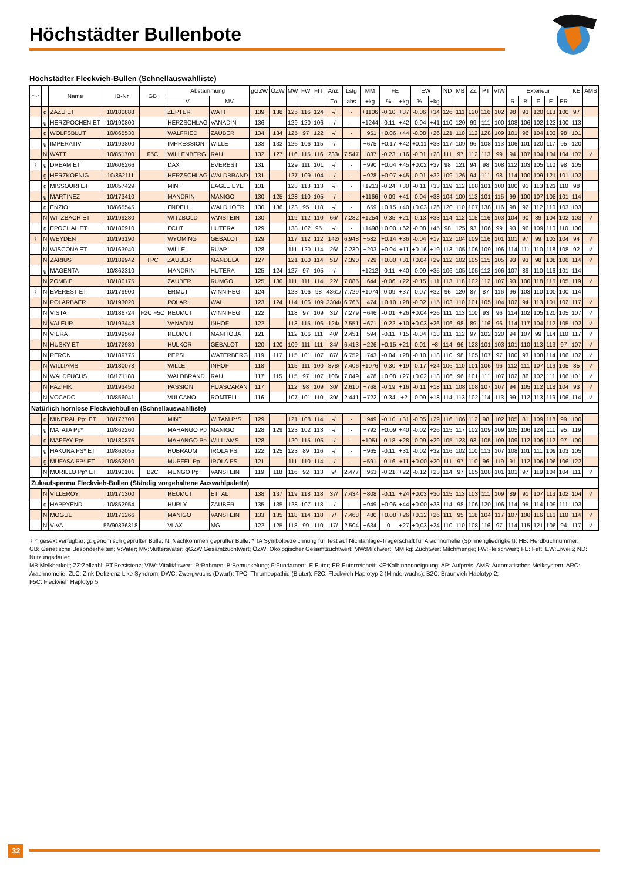Höchstädter Bullenbote
Höchstädter Fleckvieh-Bullen (Schnellauswahlliste)
| ♀♂ | | Name | HB-Nr | GB | Abstammung | | gGZW | ÖZW | MW | FW | FIT | Anz. | Lstg | MM | FE | | EW | | ND | MB | ZZ | PT | VIW | Exterieur | | | | | KE | AMS |
| --- | --- | --- | --- | --- | --- | --- | --- | --- | --- | --- | --- | --- | --- | --- | --- | --- | --- | --- | --- | --- | --- | --- | --- | --- | --- | --- | --- | --- | --- | --- |
| | | | | | V | MV | | | | | | Tö | abs | +kg | % | +kg | % | +kg | | | | | | R | B | F | E | ER | | |
| | g | ZAZU ET | 10/180888 | | ZEPTER | WATT | 139 | 138 | 125 | 116 | 124 | -/ | - | +1106 | -0.10 | +37 | -0.06 | +34 | 126 | 111 | 120 | 116 | 102 | 98 | 93 | 120 | 113 | 100 | 97 | |
| | g | HERZPOCHEN ET | 10/190800 | | HERZSCHLAG | VANADIN | 136 | | 129 | 120 | 106 | -/ | - | +1244 | -0.11 | +42 | -0.04 | +41 | 110 | 120 | 99 | 111 | 100 | 108 | 106 | 102 | 123 | 100 | 113 | |
| | g | WOLFSBLUT | 10/865530 | | WALFRIED | ZAUBER | 134 | 134 | 125 | 97 | 122 | -/ | - | +951 | +0.06 | +44 | -0.08 | +26 | 121 | 110 | 112 | 128 | 109 | 101 | 96 | 104 | 103 | 98 | 101 | |
| | g | IMPERATIV | 10/193800 | | IMPRESSION | WILLE | 133 | 132 | 126 | 106 | 115 | -/ | - | +675 | +0.17 | +42 | +0.11 | +33 | 117 | 109 | 96 | 108 | 113 | 106 | 101 | 120 | 117 | 95 | 120 | |
| | N | WATT | 10/851700 | F5C | WILLENBERG | RAU | 132 | 127 | 116 | 115 | 116 | 233/ | 7.547 | +837 | -0.23 | +16 | -0.01 | +28 | 111 | 97 | 112 | 113 | 99 | 94 | 107 | 104 | 104 | 104 | 107 | √ |
| ♀ | g | DREAM ET | 10/606266 | | DAX | EVEREST | 131 | | 129 | 111 | 101 | -/ | - | +990 | +0.04 | +45 | +0.02 | +37 | 98 | 121 | 94 | 98 | 108 | 112 | 103 | 105 | 110 | 98 | 105 | |
| | g | HERZKOENIG | 10/862111 | | HERZSCHLAG | WALDBRAND | 131 | | 127 | 109 | 104 | -/ | - | +928 | +0.07 | +45 | -0.01 | +32 | 109 | 126 | 94 | 111 | 98 | 114 | 100 | 109 | 121 | 101 | 102 | |
| | g | MISSOURI ET | 10/857429 | | MINT | EAGLE EYE | 131 | | 123 | 113 | 113 | -/ | - | +1213 | -0.24 | +30 | -0.11 | +33 | 119 | 112 | 108 | 101 | 100 | 100 | 91 | 113 | 121 | 110 | 98 | |
| | g | MARTINEZ | 10/173410 | | MANDRIN | MANIGO | 130 | 125 | 128 | 110 | 105 | -/ | - | +1166 | -0.09 | +41 | -0.04 | +38 | 104 | 100 | 113 | 101 | 115 | 99 | 100 | 107 | 108 | 101 | 114 | |
| | g | ENZIO | 10/865545 | | ENDELL | WALDHOER | 130 | 136 | 123 | 95 | 118 | -/ | - | +659 | +0.15 | +40 | +0.03 | +26 | 120 | 110 | 107 | 138 | 116 | 98 | 92 | 112 | 110 | 103 | 103 | |
| | N | WITZBACH ET | 10/199280 | | WITZBOLD | VANSTEIN | 130 | | 119 | 112 | 110 | 66/ | 7.282 | +1254 | -0.35 | +21 | -0.13 | +33 | 114 | 112 | 115 | 116 | 103 | 104 | 90 | 89 | 104 | 102 | 103 | √ |
| | g | EPOCHAL ET | 10/180910 | | ECHT | HUTERA | 129 | | 138 | 102 | 95 | -/ | - | +1498 | +0.00 | +62 | -0.08 | +45 | 98 | 125 | 93 | 106 | 99 | 93 | 96 | 109 | 110 | 110 | 106 | |
| ♀ | N | WEYDEN | 10/193190 | | WYOMING | GEBALOT | 129 | | 117 | 112 | 112 | 142/ | 6.948 | +582 | +0.14 | +36 | -0.04 | +17 | 112 | 104 | 109 | 116 | 101 | 101 | 97 | 99 | 103 | 104 | 94 | √ |
| | N | WISCONA ET | 10/163940 | | WILLE | RUAP | 128 | | 111 | 120 | 114 | 26/ | 7.230 | +203 | +0.04 | +11 | +0.16 | +19 | 113 | 105 | 106 | 109 | 106 | 114 | 111 | 110 | 118 | 108 | 92 | √ |
| | N | ZARIUS | 10/189942 | TPC | ZAUBER | MANDELA | 127 | | 121 | 100 | 114 | 51/ | 7.390 | +729 | +0.00 | +31 | +0.04 | +29 | 112 | 102 | 105 | 115 | 105 | 93 | 93 | 98 | 108 | 106 | 114 | √ |
| | g | MAGENTA | 10/862310 | | MANDRIN | HUTERA | 125 | 124 | 127 | 97 | 105 | -/ | - | +1212 | -0.11 | +40 | -0.09 | +35 | 106 | 105 | 105 | 112 | 106 | 107 | 89 | 110 | 116 | 101 | 114 | |
| | N | ZOMBIE | 10/180175 | | ZAUBER | RUMGO | 125 | 130 | 111 | 111 | 114 | 22/ | 7.085 | +644 | -0.06 | +22 | -0.15 | +11 | 113 | 118 | 102 | 112 | 107 | 93 | 100 | 118 | 115 | 105 | 119 | √ |
| ♀ | N | EVEREST ET | 10/179900 | | ERMUT | WINNIPEG | 124 | | 123 | 106 | 98 | 4361/ | 7.729 | +1074 | -0.09 | +37 | -0.07 | +32 | 96 | 120 | 87 | 87 | 116 | 96 | 103 | 110 | 100 | 100 | 114 | |
| | N | POLARBAER | 10/193020 | | POLARI | WAL | 123 | 124 | 114 | 106 | 109 | 3304/ | 6.765 | +474 | +0.10 | +28 | -0.02 | +15 | 103 | 110 | 101 | 105 | 104 | 102 | 94 | 113 | 101 | 102 | 117 | √ |
| | N | VISTA | 10/186724 | F2C F5C | REUMUT | WINNIPEG | 122 | | 118 | 97 | 109 | 31/ | 7.279 | +646 | -0.01 | +26 | +0.04 | +26 | 111 | 113 | 110 | 93 | 96 | 114 | 102 | 105 | 120 | 105 | 107 | √ |
| | N | VALEUR | 10/193443 | | VANADIN | INHOF | 122 | | 113 | 115 | 106 | 124/ | 2.551 | +671 | -0.22 | +10 | +0.03 | +26 | 106 | 98 | 89 | 116 | 96 | 114 | 117 | 104 | 112 | 105 | 102 | √ |
| | N | VIERA | 10/199569 | | REUMUT | MANITOBA | 121 | | 112 | 106 | 111 | 40/ | 2.451 | +594 | -0.11 | +15 | -0.04 | +18 | 111 | 112 | 97 | 102 | 120 | 94 | 107 | 99 | 114 | 110 | 117 | √ |
| | N | HUSKY ET | 10/172980 | | HULKOR | GEBALOT | 120 | 120 | 109 | 111 | 111 | 34/ | 6.413 | +226 | +0.15 | +21 | -0.01 | +8 | 114 | 96 | 123 | 101 | 103 | 101 | 110 | 113 | 113 | 97 | 107 | √ |
| | N | PERON | 10/189775 | | PEPSI | WATERBERG | 119 | 117 | 115 | 101 | 107 | 87/ | 6.752 | +743 | -0.04 | +28 | -0.10 | +18 | 110 | 98 | 105 | 107 | 97 | 100 | 93 | 108 | 114 | 106 | 102 | √ |
| | N | WILLIAMS | 10/180078 | | WILLE | INHOF | 118 | | 115 | 111 | 100 | 378/ | 7.406 | +1076 | -0.30 | +19 | -0.17 | +24 | 106 | 110 | 101 | 106 | 96 | 112 | 111 | 107 | 119 | 105 | 85 | √ |
| | N | WALDFUCHS | 10/171188 | | WALDBRAND | RAU | 117 | 115 | 115 | 97 | 107 | 106/ | 7.049 | +478 | +0.08 | +27 | +0.02 | +18 | 106 | 96 | 101 | 111 | 107 | 102 | 86 | 102 | 111 | 106 | 101 | √ |
| | N | PAZIFIK | 10/193450 | | PASSION | HUASCARAN | 117 | | 112 | 98 | 109 | 30/ | 2.610 | +768 | -0.19 | +16 | -0.11 | +18 | 111 | 108 | 108 | 107 | 107 | 94 | 105 | 112 | 118 | 104 | 93 | √ |
| | N | VOCADO | 10/856041 | | VULCANO | ROMTELL | 116 | | 107 | 101 | 110 | 39/ | 2.441 | +722 | -0.34 | +2 | -0.09 | +18 | 114 | 113 | 102 | 114 | 113 | 99 | 112 | 113 | 119 | 106 | 114 | √ |
| Natürlich hornlose Fleckviehbullen (Schnellauswahlliste) | | | | | | | | | | | | | | | | | | | | | | | | | | | | | | |
| | g | MINERAL Pp* ET | 10/177700 | | MINT | WITAM P*S | 129 | | 121 | 108 | 114 | -/ | - | +949 | -0.10 | +31 | -0.05 | +29 | 116 | 106 | 112 | 98 | 102 | 105 | 81 | 109 | 118 | 99 | 100 | |
| | g | MATATA Pp* | 10/862260 | | MAHANGO Pp | MANIGO | 128 | 129 | 123 | 102 | 113 | -/ | - | +792 | +0.09 | +40 | -0.02 | +26 | 115 | 117 | 102 | 109 | 109 | 105 | 106 | 124 | 111 | 95 | 119 | |
| | g | MAFFAY Pp* | 10/180876 | | MAHANGO Pp | WILLIAMS | 128 | | 120 | 115 | 105 | -/ | - | +1051 | -0.18 | +28 | -0.09 | +29 | 105 | 123 | 93 | 105 | 109 | 109 | 112 | 106 | 112 | 97 | 100 | |
| | g | HAKUNA PS* ET | 10/862055 | | HUBRAUM | IROLA PS | 122 | 125 | 123 | 89 | 116 | -/ | - | +965 | -0.11 | +31 | -0.02 | +32 | 116 | 102 | 110 | 113 | 107 | 108 | 101 | 111 | 109 | 103 | 105 | |
| | g | MUFASA PP* ET | 10/862010 | | MUPFEL Pp | IROLA PS | 121 | | 111 | 110 | 114 | -/ | - | +591 | -0.16 | +11 | +0.00 | +20 | 111 | 97 | 110 | 96 | 119 | 91 | 112 | 106 | 106 | 106 | 122 | |
| | N | MURILLO Pp* ET | 10/190101 | B2C | MUNGO Pp | VANSTEIN | 119 | 118 | 116 | 92 | 113 | 9/ | 2.477 | +963 | -0.21 | +22 | -0.12 | +23 | 114 | 97 | 105 | 108 | 101 | 101 | 97 | 119 | 104 | 104 | 111 | √ |
| Zukaufsperma Fleckvieh-Bullen (Ständig vorgehaltene Auswahlpalette) | | | | | | | | | | | | | | | | | | | | | | | | | | | | | | |
| | N | VILLEROY | 10/171300 | | REUMUT | ETTAL | 138 | 137 | 119 | 118 | 118 | 37/ | 7.434 | +808 | -0.11 | +24 | +0.03 | +30 | 115 | 113 | 103 | 111 | 109 | 89 | 91 | 107 | 113 | 102 | 104 | √ |
| | g | HAPPYEND | 10/852954 | | HURLY | ZAUBER | 135 | 135 | 128 | 107 | 118 | -/ | - | +949 | +0.06 | +44 | +0.00 | +33 | 114 | 98 | 106 | 120 | 106 | 114 | 95 | 114 | 109 | 111 | 103 | |
| | N | MOGUL | 10/171266 | | MANIGO | VANSTEIN | 133 | 135 | 118 | 114 | 118 | 7/ | 7.468 | +480 | +0.08 | +26 | +0.12 | +26 | 111 | 95 | 118 | 104 | 117 | 107 | 100 | 116 | 116 | 110 | 114 | √ |
| | N | VIVA | 56/90336318 | | VLAX | MG | 122 | 125 | 118 | 99 | 110 | 17/ | 2.504 | +634 | 0 | +27 | +0,03 | +24 | 110 | 110 | 108 | 116 | 97 | 114 | 115 | 121 | 106 | 94 | 117 | √ |
♀♂:gesext verfügbar; g: genomisch geprüfter Bulle; N: Nachkommen geprüfter Bulle; * TA Symbolbezeichnung für Test auf Nichtanlage-Trägerschaft für Arachnomelie (Spinnengliedrigkeit); HB: Herdbuchnummer;
GB: Genetische Besonderheiten; V:Vater; MV:Muttersvater; gGZW:Gesamtzuchtwert; ÖZW: Ökologischer Gesamtzuchtwert; MW:Milchwert; MM kg: Zuchtwert Milchmenge; FW:Fleischwert; FE: Fett; EW:Eiweiß; ND: Nutzungsdauer;
MB:Melkbarkeit; ZZ:Zellzahl; PT:Persistenz; VIW: Vitalitätswert; R:Rahmen; B:Bemuskelung; F:Fundament; E:Euter; ER:Euterreinheit; KE:Kalbinnenneignung; AP: Aufpreis; AMS: Automatisches Melksystem; ARC: Arachnomelie; ZLC: Zink-Defizienz-Like Syndrom; DWC: Zwergwuchs (Dwarf); TPC: Thrombopathie (Bluter); F2C: Fleckvieh Haplotyp 2 (Minderwuchs); B2C: Braunvieh Haplotyp 2;
F5C: Fleckvieh Haplotyp 5
32